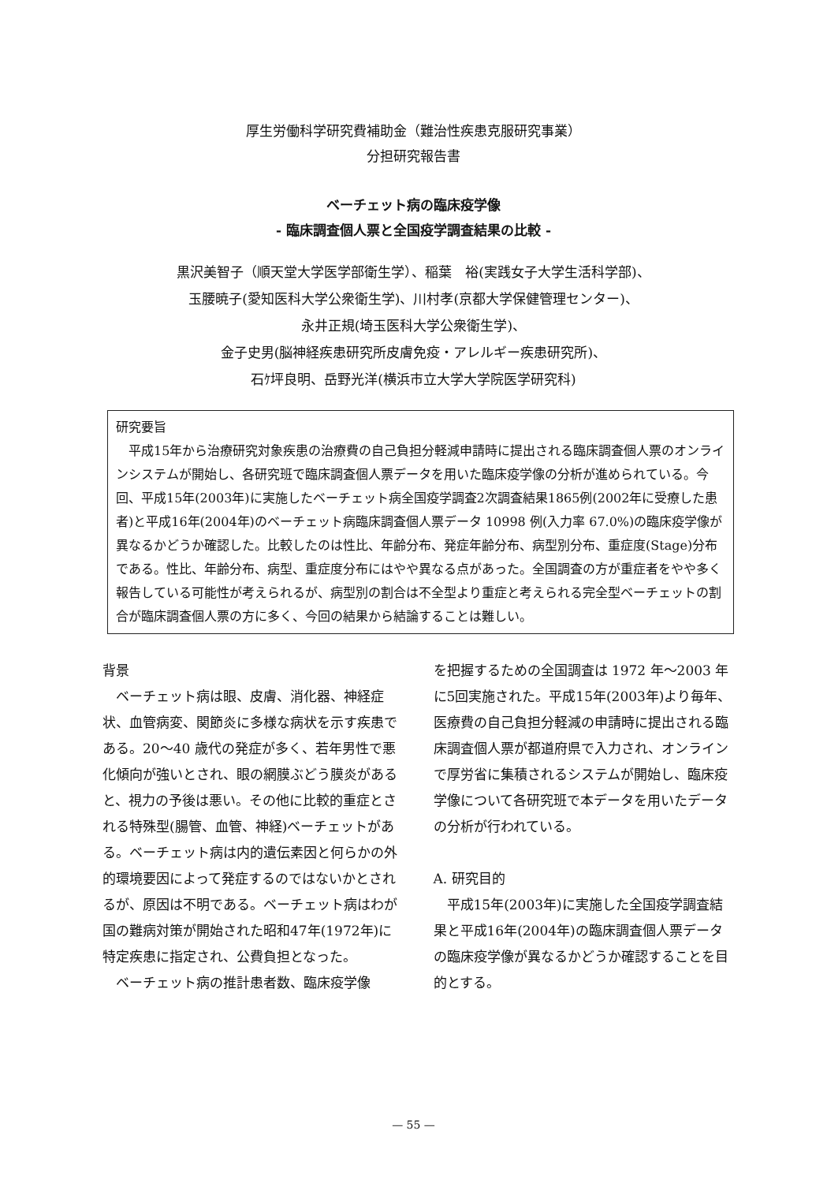厚生労働科学研究費補助金（難治性疾患克服研究事業）
分担研究報告書
ベーチェット病の臨床疫学像
- 臨床調査個人票と全国疫学調査結果の比較 -
黒沢美智子（順天堂大学医学部衛生学）、稲葉　裕(実践女子大学生活科学部)、
玉腰暁子(愛知医科大学公衆衛生学)、川村孝(京都大学保健管理センター)、
永井正規(埼玉医科大学公衆衛生学)、
金子史男(脳神経疾患研究所皮膚免疫・アレルギー疾患研究所)、
石ｹ坪良明、岳野光洋(横浜市立大学大学院医学研究科)
研究要旨
平成15年から治療研究対象疾患の治療費の自己負担分軽減申請時に提出される臨床調査個人票のオンラインシステムが開始し、各研究班で臨床調査個人票データを用いた臨床疫学像の分析が進められている。今回、平成15年(2003年)に実施したベーチェット病全国疫学調査2次調査結果1865例(2002年に受療した患者)と平成16年(2004年)のベーチェット病臨床調査個人票データ 10998 例(入力率 67.0%)の臨床疫学像が異なるかどうか確認した。比較したのは性比、年齢分布、発症年齢分布、病型別分布、重症度(Stage)分布である。性比、年齢分布、病型、重症度分布にはやや異なる点があった。全国調査の方が重症者をやや多く報告している可能性が考えられるが、病型別の割合は不全型より重症と考えられる完全型ベーチェットの割合が臨床調査個人票の方に多く、今回の結果から結論することは難しい。
背景
ベーチェット病は眼、皮膚、消化器、神経症状、血管病変、関節炎に多様な病状を示す疾患である。20～40 歳代の発症が多く、若年男性で悪化傾向が強いとされ、眼の網膜ぶどう膜炎があると、視力の予後は悪い。その他に比較的重症とされる特殊型(腸管、血管、神経)ベーチェットがある。ベーチェット病は内的遺伝素因と何らかの外的環境要因によって発症するのではないかとされるが、原因は不明である。ベーチェット病はわが国の難病対策が開始された昭和47年(1972年)に特定疾患に指定され、公費負担となった。
ベーチェット病の推計患者数、臨床疫学像
を把握するための全国調査は 1972 年～2003 年に5回実施された。平成15年(2003年)より毎年、医療費の自己負担分軽減の申請時に提出される臨床調査個人票が都道府県で入力され、オンラインで厚労省に集積されるシステムが開始し、臨床疫学像について各研究班で本データを用いたデータの分析が行われている。
A. 研究目的
平成15年(2003年)に実施した全国疫学調査結果と平成16年(2004年)の臨床調査個人票データの臨床疫学像が異なるかどうか確認することを目的とする。
— 55 —